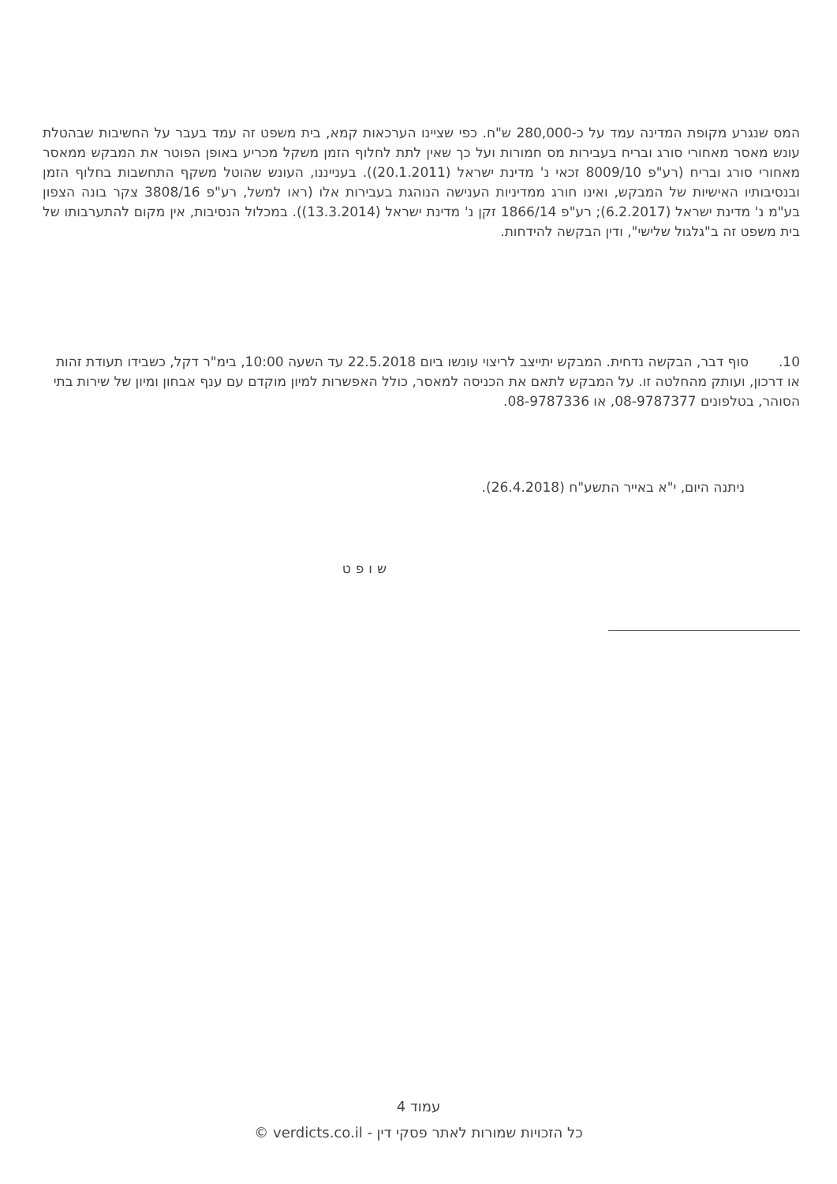המס שנגרע מקופת המדינה עמד על כ-280,000 ש"ח. כפי שציינו הערכאות קמא, בית משפט זה עמד בעבר על החשיבות שבהטלת עונש מאסר מאחורי סורג ובריח בעבירות מס חמורות ועל כך שאין לתת לחלוף הזמן משקל מכריע באופן הפוטר את המבקש ממאסר מאחורי סורג ובריח (רע"פ 8009/10 זכאי נ' מדינת ישראל (20.1.2011)). בענייננו, העונש שהוטל משקף התחשבות בחלוף הזמן ובנסיבותיו האישיות של המבקש, ואינו חורג ממדיניות הענישה הנוהגת בעבירות אלו (ראו למשל, רע"פ 3808/16 צקר בונה הצפון בע"מ נ' מדינת ישראל (6.2.2017); רע"פ 1866/14 זקן נ' מדינת ישראל (13.3.2014)). במכלול הנסיבות, אין מקום להתערבותו של בית משפט זה ב"גלגול שלישי", ודין הבקשה להידחות.
10. סוף דבר, הבקשה נדחית. המבקש יתייצב לריצוי עונשו ביום 22.5.2018 עד השעה 10:00, בימ"ר דקל, כשבידו תעודת זהות או דרכון, ועותק מהחלטה זו. על המבקש לתאם את הכניסה למאסר, כולל האפשרות למיון מוקדם עם ענף אבחון ומיון של שירות בתי הסוהר, בטלפונים 08-9787377, או 08-9787336.
ניתנה היום, י"א באייר התשע"ח (26.4.2018).
שופט
עמוד 4
כל הזכויות שמורות לאתר פסקי דין - verdicts.co.il ©